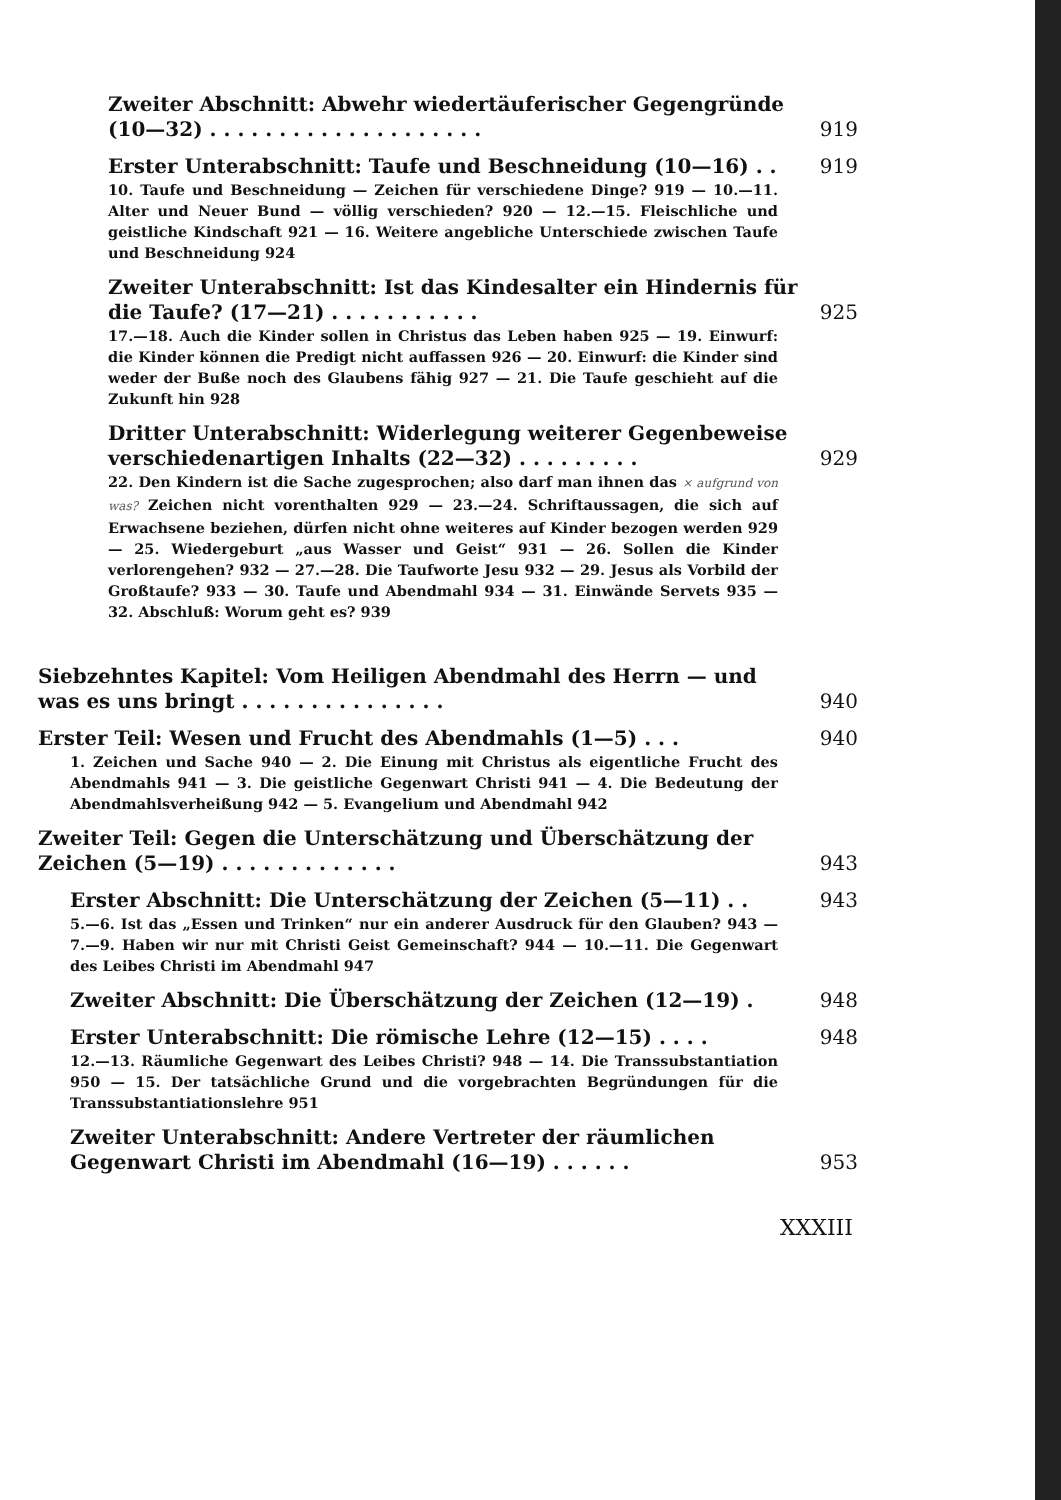Zweiter Abschnitt: Abwehr wiedertäuferischer Gegengründe (10—32) . . . . . . . . . . . . . . . . . . . .
919
Erster Unterabschnitt: Taufe und Beschneidung (10—16) . .
919
10. Taufe und Beschneidung — Zeichen für verschiedene Dinge? 919 — 10.—11. Alter und Neuer Bund — völlig verschieden? 920 — 12.—15. Fleischliche und geistliche Kindschaft 921 — 16. Weitere angebliche Unterschiede zwischen Taufe und Beschneidung 924
Zweiter Unterabschnitt: Ist das Kindesalter ein Hindernis für die Taufe? (17—21) . . . . . . . . . . .
925
17.—18. Auch die Kinder sollen in Christus das Leben haben 925 — 19. Einwurf: die Kinder können die Predigt nicht auffassen 926 — 20. Einwurf: die Kinder sind weder der Buße noch des Glaubens fähig 927 — 21. Die Taufe geschieht auf die Zukunft hin 928
Dritter Unterabschnitt: Widerlegung weiterer Gegenbeweise verschiedenartigen Inhalts (22—32) . . . . . . . . .
929
22. Den Kindern ist die Sache zugesprochen; also darf man ihnen das × aufgrund von was? Zeichen nicht vorenthalten 929 — 23.—24. Schriftaussagen, die sich auf Erwachsene beziehen, dürfen nicht ohne weiteres auf Kinder bezogen werden 929 — 25. Wiedergeburt „aus Wasser und Geist“ 931 — 26. Sollen die Kinder verlorengehen? 932 — 27.—28. Die Taufworte Jesu 932 — 29. Jesus als Vorbild der Großtaufe? 933 — 30. Taufe und Abendmahl 934 — 31. Einwände Servets 935 — 32. Abschluß: Worum geht es? 939
Siebzehntes Kapitel: Vom Heiligen Abendmahl des Herrn — und was es uns bringt . . . . . . . . . . . . . . .
940
Erster Teil: Wesen und Frucht des Abendmahls (1—5) . . .
940
1. Zeichen und Sache 940 — 2. Die Einung mit Christus als eigentliche Frucht des Abendmahls 941 — 3. Die geistliche Gegenwart Christi 941 — 4. Die Bedeutung der Abendmahlsverheißung 942 — 5. Evangelium und Abendmahl 942
Zweiter Teil: Gegen die Unterschätzung und Überschätzung der Zeichen (5—19) . . . . . . . . . . . . .
943
Erster Abschnitt: Die Unterschätzung der Zeichen (5—11) . .
943
5.—6. Ist das „Essen und Trinken“ nur ein anderer Ausdruck für den Glauben? 943 — 7.—9. Haben wir nur mit Christi Geist Gemeinschaft? 944 — 10.—11. Die Gegenwart des Leibes Christi im Abendmahl 947
Zweiter Abschnitt: Die Überschätzung der Zeichen (12—19) .
948
Erster Unterabschnitt: Die römische Lehre (12—15) . . . .
948
12.—13. Räumliche Gegenwart des Leibes Christi? 948 — 14. Die Transsubstantiation 950 — 15. Der tatsächliche Grund und die vorgebrachten Begründungen für die Transsubstantiationslehre 951
Zweiter Unterabschnitt: Andere Vertreter der räumlichen Gegenwart Christi im Abendmahl (16—19) . . . . . .
953
XXXIII